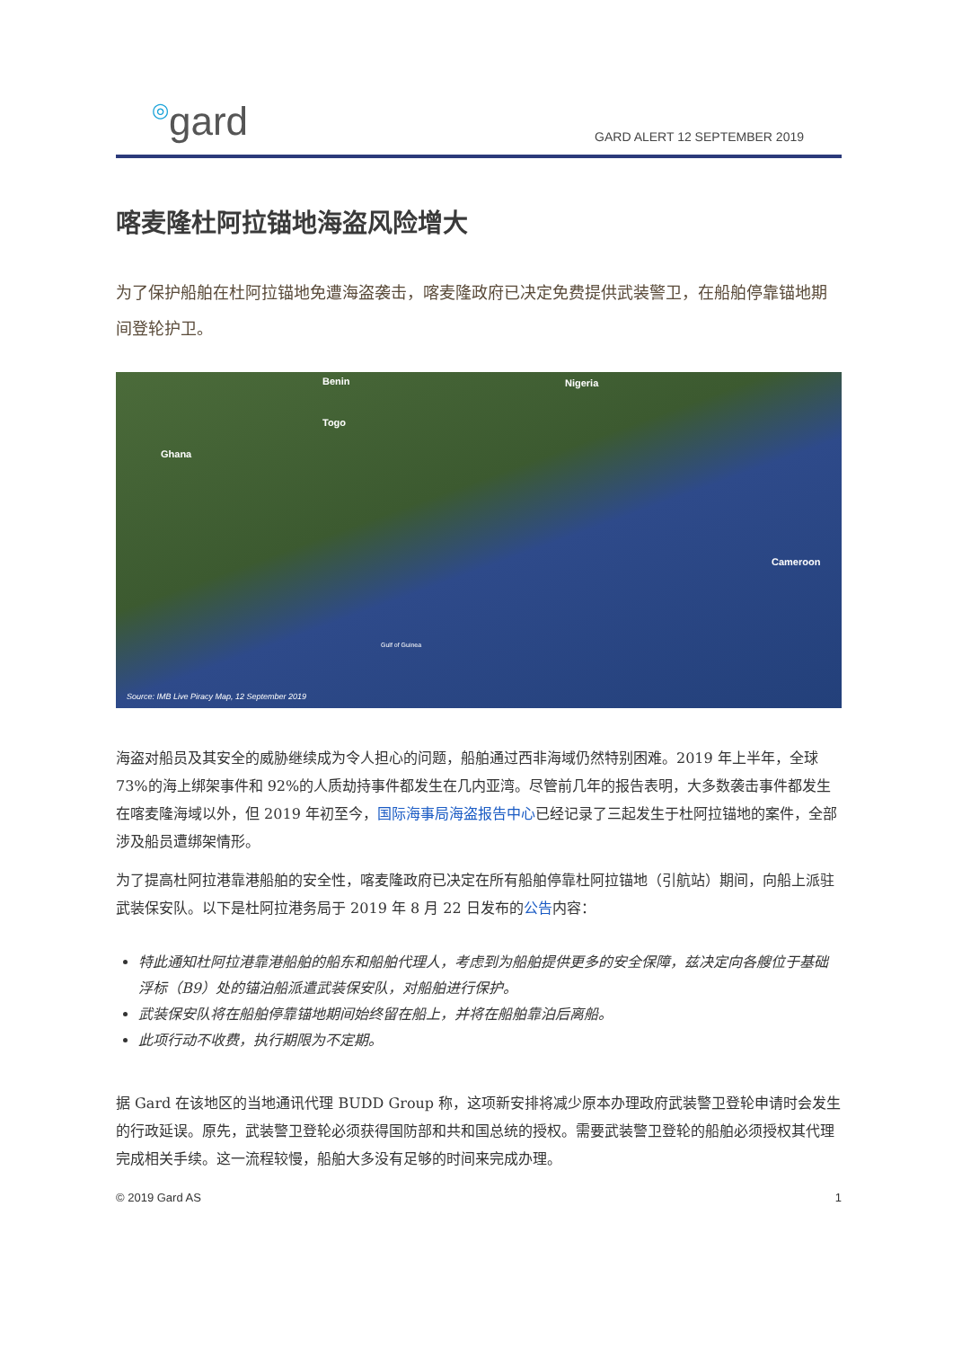◎gard
GARD ALERT 12 SEPTEMBER 2019
喀麦隆杜阿拉锚地海盗风险增大
为了保护船舶在杜阿拉锚地免遭海盗袭击，喀麦隆政府已决定免费提供武装警卫，在船舶停靠锚地期间登轮护卫。
Nigeria
Togo
Ghana
Benin
Cameroon
Gulf of Guinea
Source: IMB Live Piracy Map, 12 September 2019
海盗对船员及其安全的威胁继续成为令人担心的问题，船舶通过西非海域仍然特别困难。2019 年上半年，全球 73%的海上绑架事件和 92%的人质劫持事件都发生在几内亚湾。尽管前几年的报告表明，大多数袭击事件都发生在喀麦隆海域以外，但 2019 年初至今，国际海事局海盗报告中心已经记录了三起发生于杜阿拉锚地的案件，全部涉及船员遭绑架情形。
为了提高杜阿拉港靠港船舶的安全性，喀麦隆政府已决定在所有船舶停靠杜阿拉锚地（引航站）期间，向船上派驻武装保安队。以下是杜阿拉港务局于 2019 年 8 月 22 日发布的公告内容：
特此通知杜阿拉港靠港船舶的船东和船舶代理人，考虑到为船舶提供更多的安全保障，兹决定向各艘位于基础浮标（B9）处的锚泊船派遣武装保安队，对船舶进行保护。
武装保安队将在船舶停靠锚地期间始终留在船上，并将在船舶靠泊后离船。
此项行动不收费，执行期限为不定期。
据 Gard 在该地区的当地通讯代理 BUDD Group 称，这项新安排将减少原本办理政府武装警卫登轮申请时会发生的行政延误。原先，武装警卫登轮必须获得国防部和共和国总统的授权。需要武装警卫登轮的船舶必须授权其代理完成相关手续。这一流程较慢，船舶大多没有足够的时间来完成办理。
© 2019 Gard AS 1